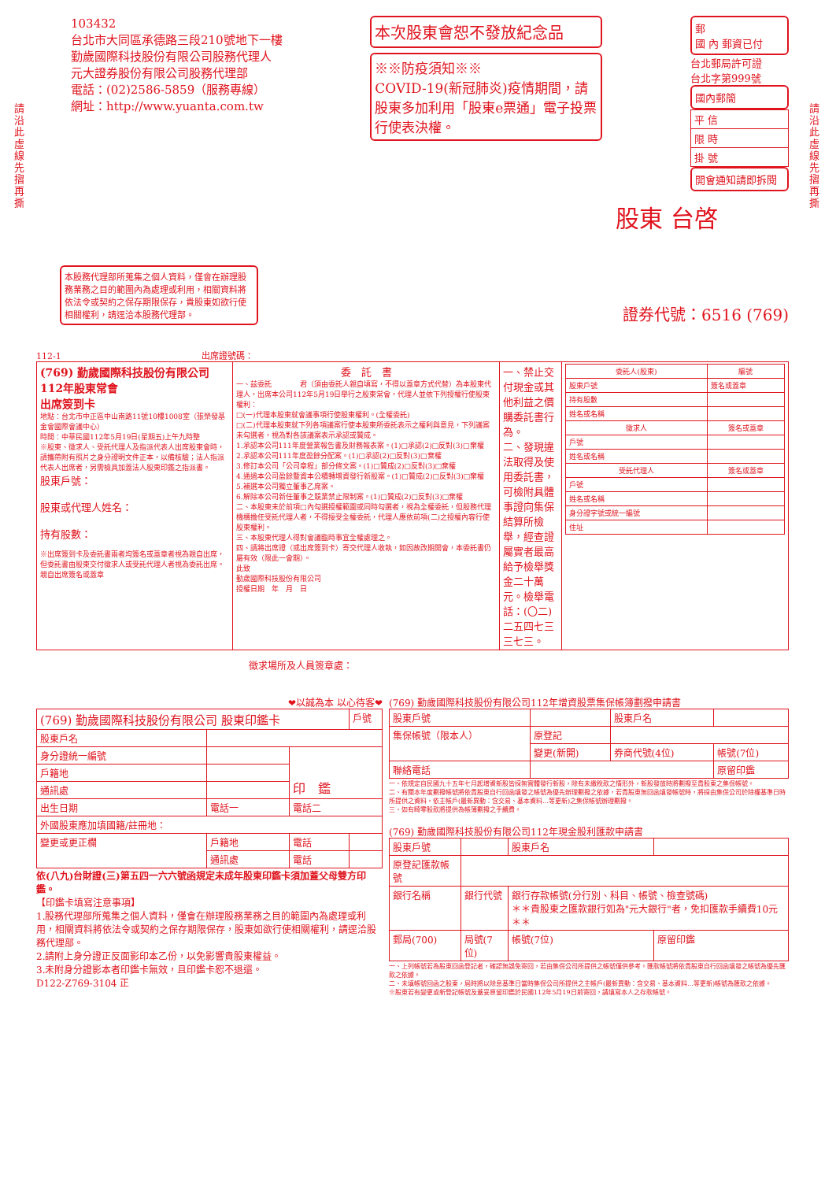請沿此虛線先摺再撕
請沿此虛線先摺再撕
103432
台北市大同區承德路三段210號地下一樓
勤歲國際科技股份有限公司股務代理人
元大證券股份有限公司股務代理部
電話：(02)2586-5859（服務專線）
網址：http://www.yuanta.com.tw
本次股東會恕不發放紀念品
※※防疫須知※※
COVID-19(新冠肺炎)疫情期間，請股東多加利用「股東e票通」電子投票行使表決權。
郵
國 內 郵資已付
台北郵局許可證
台北字第999號
國內郵簡
| 平 信 |
| 限 時 |
| 掛 號 |
開會通知請即拆閱
股東 台啓
本股務代理部所蒐集之個人資料，僅會在辦理股務業務之目的範圍內為處理或利用，相關資料將依法令或契約之保存期限保存，貴股東如欲行使相關權利，請逕洽本股務代理部。
證券代號：6516 (769)
112-1 出席證號碼：
| (769) 勤歲國際科技股份有限公司 112年股東常會 出席簽到卡 地點：台北市中正區中山南路11號10樓1008室（張榮發基金會國際會議中心） 時間：中華民國112年5月19日(星期五)上午九時整 ※股東、徵求人、受託代理人及指派代表人出席股東會時，請攜帶附有照片之身分證明文件正本，以備核驗；法人指派代表人出席者，另需檢具加蓋法人股東印鑑之指派書。 股東戶號： 股東或代理人姓名： 持有股數： ※出席簽到卡及委託書兩者均簽名或蓋章者視為親自出席，但委託書由股東交付徵求人或受託代理人者視為委託出席。 親自出席簽名或蓋章 | 委 託 書 一、茲委託 君（須由委託人親自填寫，不得以蓋章方式代替）為本股東代理人，出席本公司112年5月19日舉行之股東常會，代理人並依下列授權行使股東權利： □(一)代理本股東就會議事項行使股東權利。(全權委託) □(二)代理本股東就下列各項議案行使本股東所委託表示之權利與意見，下列議案未勾選者，視為對各該議案表示承認或贊成。 1.承認本公司111年度營業報告書及財務報表案。(1)□承認(2)□反對(3)□棄權 2.承認本公司111年度盈餘分配案。(1)□承認(2)□反對(3)□棄權 3.修訂本公司「公司章程」部分條文案。(1)□贊成(2)□反對(3)□棄權 4.通過本公司盈餘暨資本公積轉增資發行新股案。(1)□贊成(2)□反對(3)□棄權 5.補選本公司獨立董事乙席案。 6.解除本公司新任董事之競業禁止限制案。(1)□贊成(2)□反對(3)□棄權 二、本股東未於前項□內勾選授權範圍或同時勾選者，視為全權委託，但股務代理機構擔任受託代理人者，不得接受全權委託，代理人應依前項(二)之授權內容行使股東權利。 三、本股東代理人得對會議臨時事宜全權處理之。 四、請將出席證（或出席簽到卡）寄交代理人收執，如因故改期開會，本委託書仍屬有效（限此一會期）。 此致 勤歲國際科技股份有限公司 授權日期 年 月 日 | 一、禁止交付現金或其他利益之價購委託書行為。 二、發現違法取得及使用委託書，可檢附具體事證向集保結算所檢舉，經查證屬實者最高給予檢舉獎金二十萬元。檢舉電話：(〇二)二五四七三三七三。 | / 委託人(股東) / 編號 / / --- / --- / / 股東戶號 / 簽名或蓋章 / / 持有股數 / / / 姓名或名稱 / / / 徵求人 / 簽名或蓋章 / / 戶號 / / / 姓名或名稱 / / / 受託代理人 / 簽名或蓋章 / / 戶號 / / / 姓名或名稱 / / / 身分證字號或統一編號 / / / 住址 / / |
徵求場所及人員簽章處：
❤以誠為本 以心待客❤
| (769) 勤歲國際科技股份有限公司 股東印鑑卡 | | | 戶號 |
| 股東戶名 | | | |
| 身分證統一編號 | | 印 鑑 | |
| 戶籍地 | | | |
| 通訊處 | | | |
| 出生日期 | 電話一 | 電話二 | |
| 外國股東應加填國籍/註冊地： | | | |
| 變更或更正欄 | 戶籍地 | 電話 | |
| | 通訊處 | 電話 | |
依(八九)台財證(三)第五四一六六號函規定未成年股東印鑑卡須加蓋父母雙方印鑑。
【印鑑卡填寫注意事項】
1.股務代理部所蒐集之個人資料，僅會在辦理股務業務之目的範圍內為處理或利用，相關資料將依法令或契約之保存期限保存，股東如欲行使相關權利，請逕洽股務代理部。
2.請附上身分證正反面影印本乙份，以免影響貴股東權益。
3.未附身分證影本者印鑑卡無效，且印鑑卡恕不退還。
D122-Z769-3104 正
(769) 勤歲國際科技股份有限公司112年增資股票集保帳簿劃撥申請書
| 股東戶號 | | 股東戶名 | |
| 集保帳號（限本人） | 原登記 | | |
| | 變更(新開) | 券商代號(4位) | 帳號(7位) |
| 聯絡電話 | | | 原留印鑑 |
一、依規定自民國九十五年七月起增資新股皆採無實體發行新股，除有未繳稅款之情形外，新股發放時將劃撥至貴股東之集保帳號。
二、有關本年度劃撥帳號將依貴股東自行回函填發之帳號為優先辦理劃撥之依據，若貴股東無回函填發帳號時，將採由集保公司於除權基準日時所提供之資料，依主帳戶(最新異動：含交易、基本資料…等更新)之集保帳號辦理劃撥。
三、如有畸零股款將提供為帳簿劃撥之手續費。
(769) 勤歲國際科技股份有限公司112年現金股利匯款申請書
| 股東戶號 | | 股東戶名 | |
| 原登記匯款帳號 | | | |
| 銀行名稱 | 銀行代號 | 銀行存款帳號(分行別、科目、帳號、檢查號碼) ＊＊貴股東之匯款銀行如為"元大銀行"者，免扣匯款手續費10元＊＊ | |
| 郵局(700) | 局號(7位) | 帳號(7位) | 原留印鑑 |
一、上列帳號若為股東回函登記者，確認無誤免寄回，若由集保公司所提供之帳號僅供參考。匯款帳號將依貴股東自行回函填發之帳號為優先匯款之依據。
二、未填帳號回函之股東，屆時將以除息基準日當時集保公司所提供之主帳戶(最新異動：含交易、基本資料…等更新)帳號為匯款之依據。
※股東若有變更或新登記帳號及蓋妥原留印鑑於民國112年5月19日前寄回，請填寫本人之存款帳號。